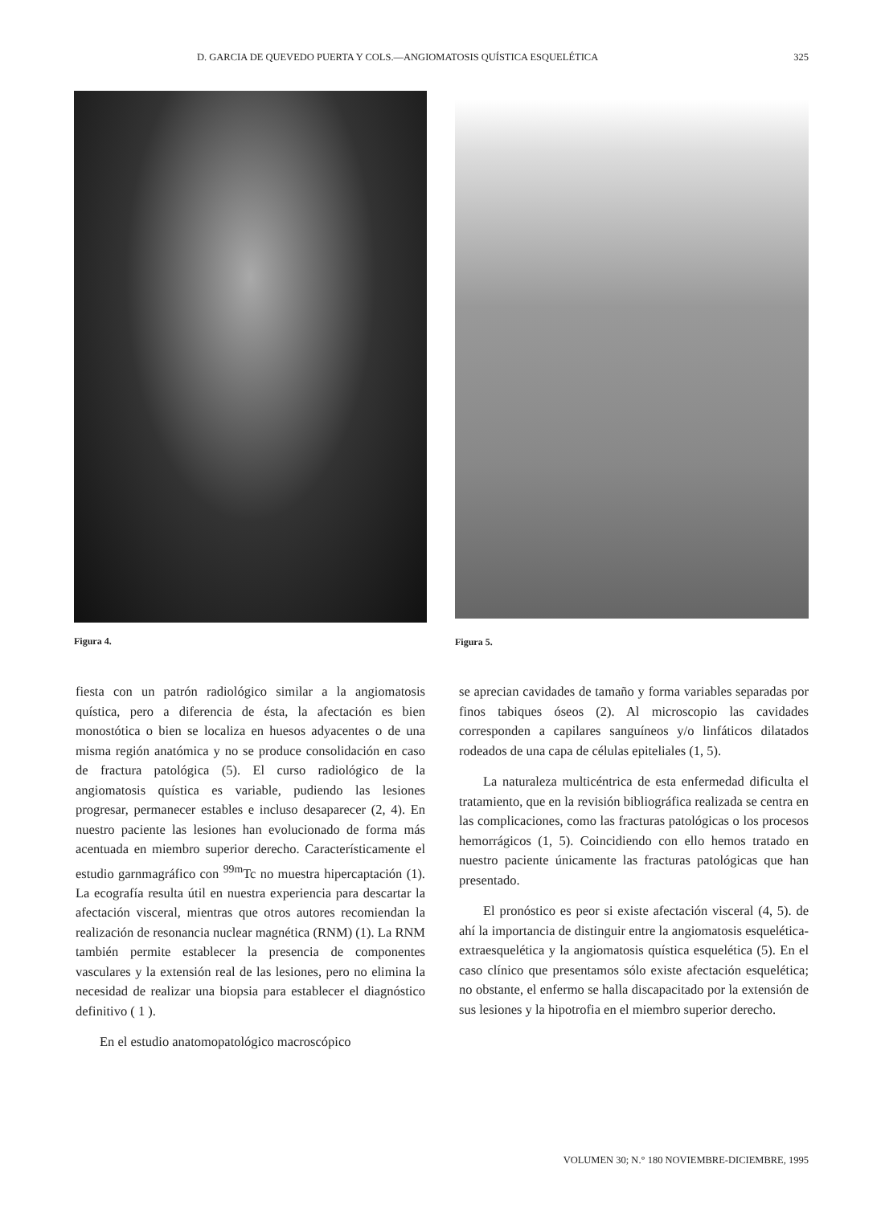D. GARCIA DE QUEVEDO PUERTA Y COLS.—ANGIOMATOSIS QUÍSTICA ESQUELÉTICA 325
Figura 4.
Figura 5.
fiesta con un patrón radiológico similar a la angiomatosis quística, pero a diferencia de ésta, la afectación es bien monostótica o bien se localiza en huesos adyacentes o de una misma región anatómica y no se produce consolidación en caso de fractura patológica (5). El curso radiológico de la angiomatosis quística es variable, pudiendo las lesiones progresar, permanecer estables e incluso desaparecer (2, 4). En nuestro paciente las lesiones han evolucionado de forma más acentuada en miembro superior derecho. Característicamente el estudio garnmagráfico con <sup>99m</sup>Tc no muestra hipercaptación (1). La ecografía resulta útil en nuestra experiencia para descartar la afectación visceral, mientras que otros autores recomiendan la realización de resonancia nuclear magnética (RNM) (1). La RNM también permite establecer la presencia de componentes vasculares y la extensión real de las lesiones, pero no elimina la necesidad de realizar una biopsia para establecer el diagnóstico definitivo ( 1 ).
En el estudio anatomopatológico macroscópico
se aprecian cavidades de tamaño y forma variables separadas por finos tabiques óseos (2). Al microscopio las cavidades corresponden a capilares sanguíneos y/o linfáticos dilatados rodeados de una capa de células epiteliales (1, 5).
La naturaleza multicéntrica de esta enfermedad dificulta el tratamiento, que en la revisión bibliográfica realizada se centra en las complicaciones, como las fracturas patológicas o los procesos hemorrágicos (1, 5). Coincidiendo con ello hemos tratado en nuestro paciente únicamente las fracturas patológicas que han presentado.
El pronóstico es peor si existe afectación visceral (4, 5). de ahí la importancia de distinguir entre la angiomatosis esquelética-extraesquelética y la angiomatosis quística esquelética (5). En el caso clínico que presentamos sólo existe afectación esquelética; no obstante, el enfermo se halla discapacitado por la extensión de sus lesiones y la hipotrofia en el miembro superior derecho.
VOLUMEN 30; N.° 180 NOVIEMBRE-DICIEMBRE, 1995